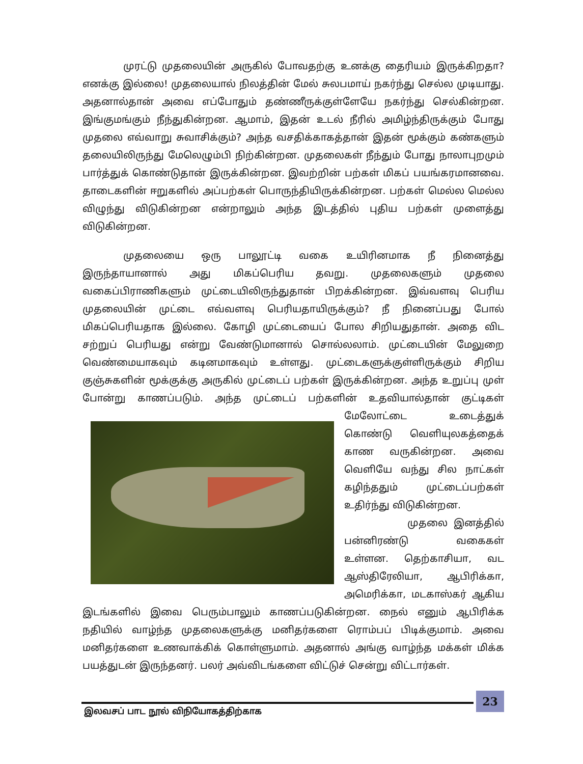முரட்டு முதலையின் அருகில் போவதற்கு உனக்கு தைரியம் இருக்கிறதா? எனக்கு இல்லை! முதலையால் நிலத்தின் மேல் சுலபமாய் நகர்ந்து செல்ல முடியாது. அதனால்தான் அவை எப்போதும் தண்ணீருக்குள்ளேயே நகர்ந்து செல்கின்றன. இங்குமங்கும் நீந்துகின்றன. ஆமாம், இதன் உடல் நீரில் அமிழ்ந்திருக்கும் போது முதலை எவ்வாறு சுவாசிக்கும்? அந்த வசதிக்காகத்தான் இதன் மூக்கும் கண்களும் தலையிலிருந்து மேலெழும்பி நிற்கின்றன. முதலைகள் நீந்தும் போது நாலாபுறமும் பார்த்துக் கொண்டுதான் இருக்கின்றன. இவற்றின் பற்கள் மிகப் பயங்கரமானவை. தாடைகளின் ஈறுகளில் அப்பற்கள் பொருந்தியிருக்கின்றன. பற்கள் மெல்ல மெல்ல விழுந்து விடுகின்றன என்றாலும் அந்த இடத்தில் புதிய பற்கள் முளைத்து விடுகின்றன.
முதலையை ஒரு பாலூட்டி வகை உயிரினமாக நீ நினைத்து இருந்தாயானால் அது மிகப்பெரிய தவறு. முதலைகளும் முதலை வகைப்பிராணிகளும் முட்டையிலிருந்துதான் பிறக்கின்றன. இவ்வளவு பெரிய முதலையின் முட்டை எவ்வளவு பெரியதாயிருக்கும்? நீ நினைப்பது போல் மிகப்பெரியதாக இல்லை. கோழி முட்டையைப் போல சிறியதுதான். அதை விட சற்றுப் பெரியது என்று வேண்டுமானால் சொல்லலாம். முட்டையின் மேலுறை வெண்மையாகவும் கடினமாகவும் உள்ளது. முட்டைகளுக்குள்ளிருக்கும் சிறிய குஞ்சுகளின் மூக்குக்கு அருகில் முட்டைப் பற்கள் இருக்கின்றன. அந்த உறுப்பு முள் போன்று காணப்படும். அந்த முட்டைப் பற்களின் உதவியால்தான் குட்டிகள் மேலோட்டை உடைத்துக் கொண்டு வெளியுலகத்தைக் காண வருகின்றன. அவை வெளியே வந்து சில நாட்கள் கழிந்ததும் முட்டைப்பற்கள் உதிர்ந்து விடுகின்றன.
முதலை இனத்தில் பன்னிரண்டு வகைகள் உள்ளன. தெற்காசியா, வட ஆஸ்திரேலியா, ஆபிரிக்கா, அமெரிக்கா, மடகாஸ்கர் ஆகிய இடங்களில் இவை பெரும்பாலும் காணப்படுகின்றன. நைல் எனும் ஆபிரிக்க நதியில் வாழ்ந்த முதலைகளுக்கு மனிதர்களை ரொம்பப் பிடிக்குமாம். அவை மனிதர்களை உணவாக்கிக் கொள்ளுமாம். அதனால் அங்கு வாழ்ந்த மக்கள் மிக்க பயத்துடன் இருந்தனர். பலர் அவ்விடங்களை விட்டுச் சென்று விட்டார்கள்.
இலவசப் பாட நூல் விநியோகத்திற்காக
23